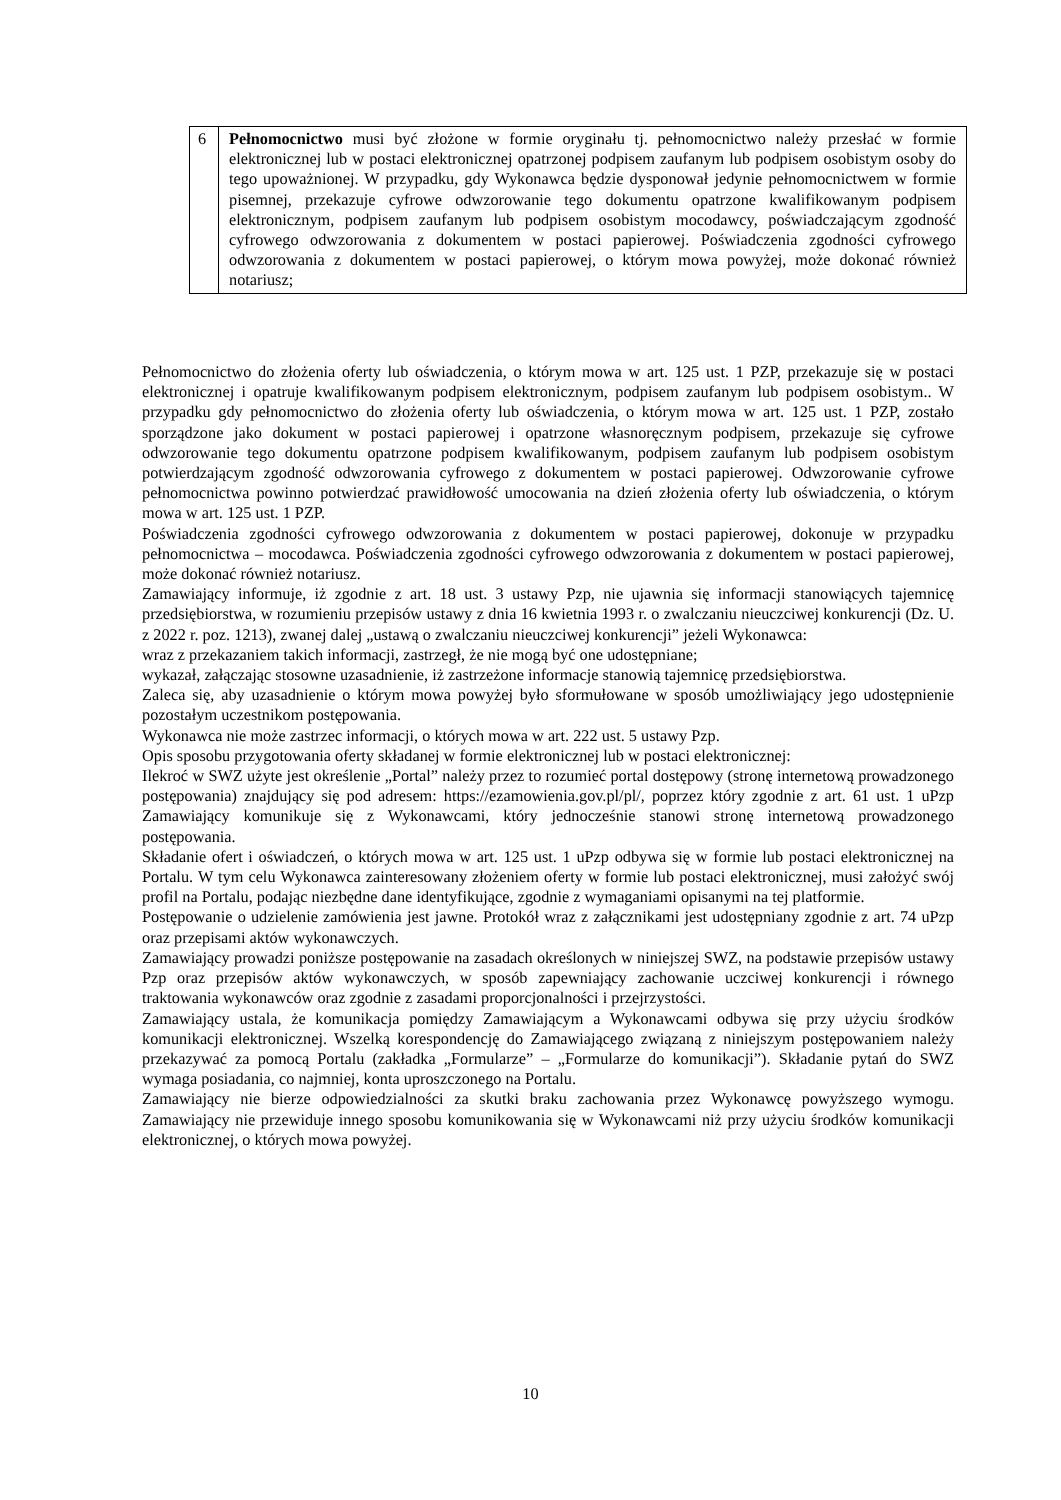| 6 | Pełnomocnictwo musi być złożone w formie oryginału tj. pełnomocnictwo należy przesłać w formie elektronicznej lub w postaci elektronicznej opatrzonej podpisem zaufanym lub podpisem osobistym osoby do tego upoważnionej. W przypadku, gdy Wykonawca będzie dysponował jedynie pełnomocnictwem w formie pisemnej, przekazuje cyfrowe odwzorowanie tego dokumentu opatrzone kwalifikowanym podpisem elektronicznym, podpisem zaufanym lub podpisem osobistym mocodawcy, poświadczającym zgodność cyfrowego odwzorowania z dokumentem w postaci papierowej. Poświadczenia zgodności cyfrowego odwzorowania z dokumentem w postaci papierowej, o którym mowa powyżej, może dokonać również notariusz; |
Pełnomocnictwo do złożenia oferty lub oświadczenia, o którym mowa w art. 125 ust. 1 PZP, przekazuje się w postaci elektronicznej i opatruje kwalifikowanym podpisem elektronicznym, podpisem zaufanym lub podpisem osobistym.. W przypadku gdy pełnomocnictwo do złożenia oferty lub oświadczenia, o którym mowa w art. 125 ust. 1 PZP, zostało sporządzone jako dokument w postaci papierowej i opatrzone własnoręcznym podpisem, przekazuje się cyfrowe odwzorowanie tego dokumentu opatrzone podpisem kwalifikowanym, podpisem zaufanym lub podpisem osobistym potwierdzającym zgodność odwzorowania cyfrowego z dokumentem w postaci papierowej. Odwzorowanie cyfrowe pełnomocnictwa powinno potwierdzać prawidłowość umocowania na dzień złożenia oferty lub oświadczenia, o którym mowa w art. 125 ust. 1 PZP.
Poświadczenia zgodności cyfrowego odwzorowania z dokumentem w postaci papierowej, dokonuje w przypadku pełnomocnictwa – mocodawca. Poświadczenia zgodności cyfrowego odwzorowania z dokumentem w postaci papierowej, może dokonać również notariusz.
Zamawiający informuje, iż zgodnie z art. 18 ust. 3 ustawy Pzp, nie ujawnia się informacji stanowiących tajemnicę przedsiębiorstwa, w rozumieniu przepisów ustawy z dnia 16 kwietnia 1993 r. o zwalczaniu nieuczciwej konkurencji (Dz. U. z 2022 r. poz. 1213), zwanej dalej „ustawą o zwalczaniu nieuczciwej konkurencji” jeżeli Wykonawca:
wraz z przekazaniem takich informacji, zastrzegł, że nie mogą być one udostępniane;
wykazał, załączając stosowne uzasadnienie, iż zastrzeżone informacje stanowią tajemnicę przedsiębiorstwa.
Zaleca się, aby uzasadnienie o którym mowa powyżej było sformułowane w sposób umożliwiający jego udostępnienie pozostałym uczestnikom postępowania.
Wykonawca nie może zastrzec informacji, o których mowa w art. 222 ust. 5 ustawy Pzp.
Opis sposobu przygotowania oferty składanej w formie elektronicznej lub w postaci elektronicznej:
Ilekroć w SWZ użyte jest określenie „Portal” należy przez to rozumieć portal dostępowy (stronę internetową prowadzonego postępowania) znajdujący się pod adresem: https://ezamowienia.gov.pl/pl/, poprzez który zgodnie z art. 61 ust. 1 uPzp Zamawiający komunikuje się z Wykonawcami, który jednocześnie stanowi stronę internetową prowadzonego postępowania.
Składanie ofert i oświadczeń, o których mowa w art. 125 ust. 1 uPzp odbywa się w formie lub postaci elektronicznej na Portalu. W tym celu Wykonawca zainteresowany złożeniem oferty w formie lub postaci elektronicznej, musi założyć swój profil na Portalu, podając niezbędne dane identyfikujące, zgodnie z wymaganiami opisanymi na tej platformie.
Postępowanie o udzielenie zamówienia jest jawne. Protokół wraz z załącznikami jest udostępniany zgodnie z art. 74 uPzp oraz przepisami aktów wykonawczych.
Zamawiający prowadzi poniższe postępowanie na zasadach określonych w niniejszej SWZ, na podstawie przepisów ustawy Pzp oraz przepisów aktów wykonawczych, w sposób zapewniający zachowanie uczciwej konkurencji i równego traktowania wykonawców oraz zgodnie z zasadami proporcjonalności i przejrzystości.
Zamawiający ustala, że komunikacja pomiędzy Zamawiającym a Wykonawcami odbywa się przy użyciu środków komunikacji elektronicznej. Wszelką korespondencję do Zamawiającego związaną z niniejszym postępowaniem należy przekazywać za pomocą Portalu (zakładka „Formularze” – „Formularze do komunikacji”). Składanie pytań do SWZ wymaga posiadania, co najmniej, konta uproszczonego na Portalu.
Zamawiający nie bierze odpowiedzialności za skutki braku zachowania przez Wykonawcę powyższego wymogu. Zamawiający nie przewiduje innego sposobu komunikowania się w Wykonawcami niż przy użyciu środków komunikacji elektronicznej, o których mowa powyżej.
10